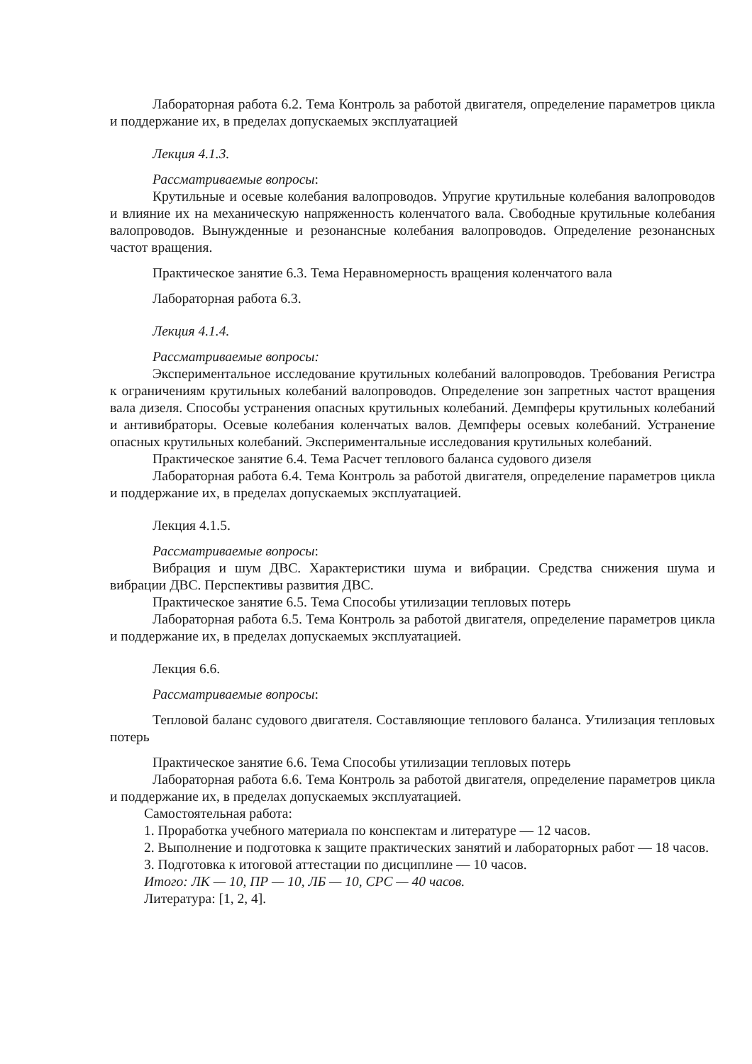Лабораторная работа 6.2. Тема Контроль за работой двигателя, определение параметров цикла и поддержание их, в пределах допускаемых эксплуатацией
Лекция 4.1.3.
Рассматриваемые вопросы:
Крутильные и осевые колебания валопроводов. Упругие крутильные колебания валопроводов и влияние их на механическую напряженность коленчатого вала. Свободные крутильные колебания валопроводов. Вынужденные и резонансные колебания валопроводов. Определение резонансных частот вращения.
Практическое занятие 6.3. Тема Неравномерность вращения коленчатого вала
Лабораторная работа 6.3.
Лекция 4.1.4.
Рассматриваемые вопросы:
Экспериментальное исследование крутильных колебаний валопроводов. Требования Регистра к ограничениям крутильных колебаний валопроводов. Определение зон запретных частот вращения вала дизеля. Способы устранения опасных крутильных колебаний. Демпферы крутильных колебаний и антивибраторы. Осевые колебания коленчатых валов. Демпферы осевых колебаний. Устранение опасных крутильных колебаний. Экспериментальные исследования крутильных колебаний.
Практическое занятие 6.4. Тема Расчет теплового баланса судового дизеля
Лабораторная работа 6.4. Тема Контроль за работой двигателя, определение параметров цикла и поддержание их, в пределах допускаемых эксплуатацией.
Лекция 4.1.5.
Рассматриваемые вопросы:
Вибрация и шум ДВС. Характеристики шума и вибрации. Средства снижения шума и вибрации ДВС. Перспективы развития ДВС.
Практическое занятие 6.5. Тема Способы утилизации тепловых потерь
Лабораторная работа 6.5. Тема Контроль за работой двигателя, определение параметров цикла и поддержание их, в пределах допускаемых эксплуатацией.
Лекция 6.6.
Рассматриваемые вопросы:
Тепловой баланс судового двигателя. Составляющие теплового баланса. Утилизация тепловых потерь
Практическое занятие 6.6. Тема Способы утилизации тепловых потерь
Лабораторная работа 6.6. Тема Контроль за работой двигателя, определение параметров цикла и поддержание их, в пределах допускаемых эксплуатацией.
Самостоятельная работа:
1. Проработка учебного материала по конспектам и литературе — 12 часов.
2. Выполнение и подготовка к защите практических занятий и лабораторных работ — 18 часов.
3. Подготовка к итоговой аттестации по дисциплине — 10 часов.
Итого: ЛК — 10, ПР — 10, ЛБ — 10, СРС — 40 часов.
Литература: [1, 2, 4].